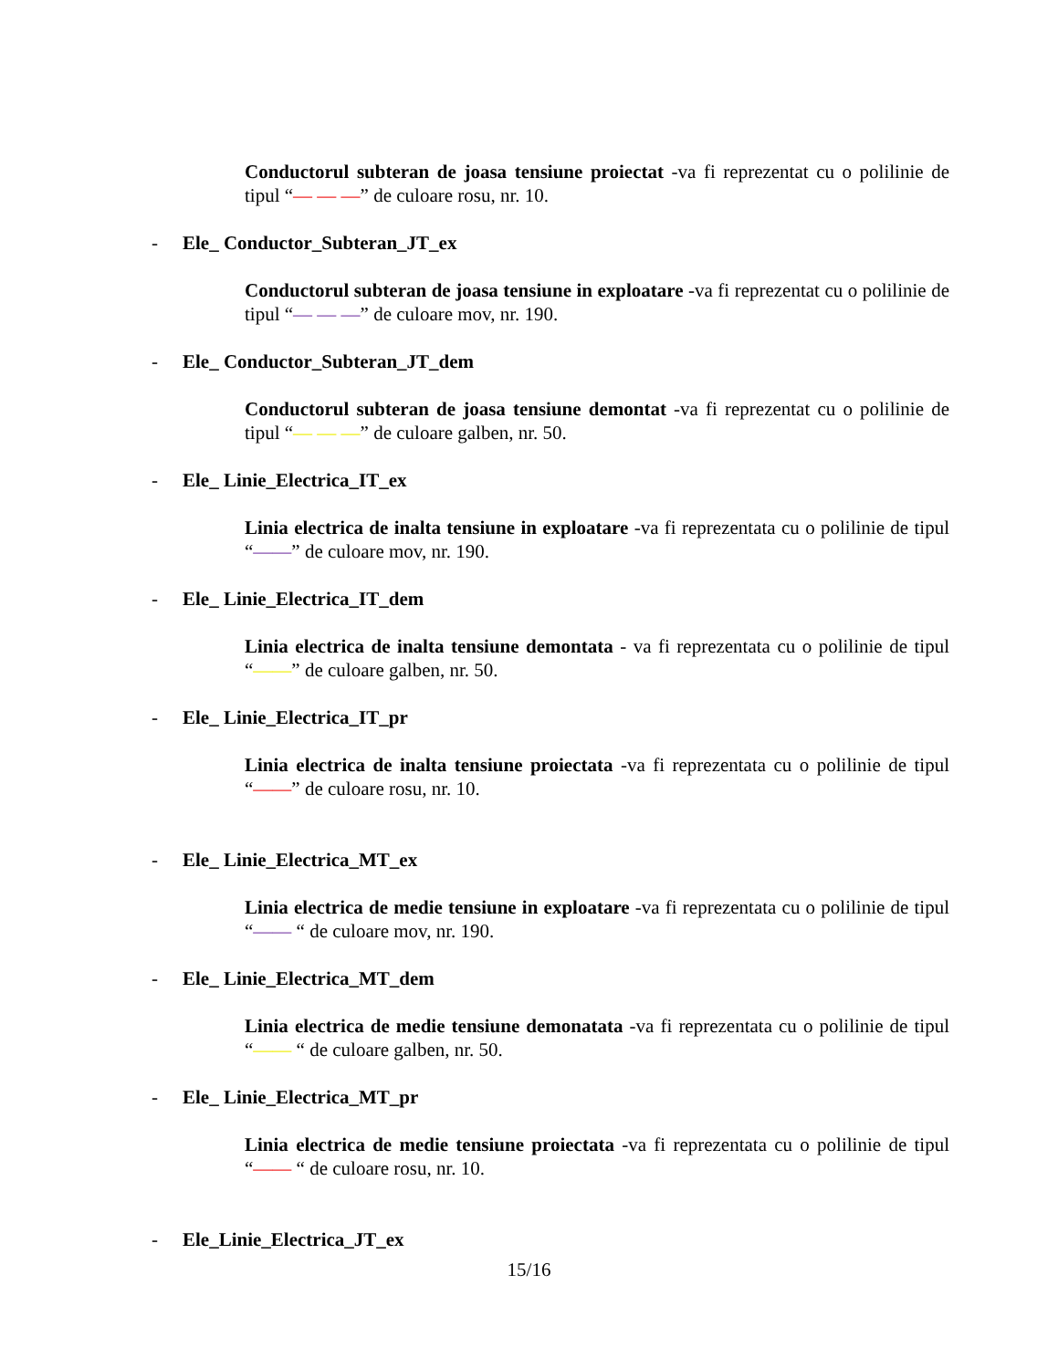Conductorul subteran de joasa tensiune proiectat -va fi reprezentat cu o polilinie de tipul “— — —” de culoare rosu, nr. 10.
- Ele_ Conductor_Subteran_JT_ex
Conductorul subteran de joasa tensiune in exploatare -va fi reprezentat cu o polilinie de tipul “— — —” de culoare mov, nr. 190.
- Ele_ Conductor_Subteran_JT_dem
Conductorul subteran de joasa tensiune demontat -va fi reprezentat cu o polilinie de tipul “— — —” de culoare galben, nr. 50.
- Ele_ Linie_Electrica_IT_ex
Linia electrica de inalta tensiune in exploatare -va fi reprezentata cu o polilinie de tipul “——” de culoare mov, nr. 190.
- Ele_ Linie_Electrica_IT_dem
Linia electrica de inalta tensiune demontata - va fi reprezentata cu o polilinie de tipul “——” de culoare galben, nr. 50.
- Ele_ Linie_Electrica_IT_pr
Linia electrica de inalta tensiune proiectata -va fi reprezentata cu o polilinie de tipul “——” de culoare rosu, nr. 10.
- Ele_ Linie_Electrica_MT_ex
Linia electrica de medie tensiune in exploatare -va fi reprezentata cu o polilinie de tipul “—— “ de culoare mov, nr. 190.
- Ele_ Linie_Electrica_MT_dem
Linia electrica de medie tensiune demonatata -va fi reprezentata cu o polilinie de tipul “—— “ de culoare galben, nr. 50.
- Ele_ Linie_Electrica_MT_pr
Linia electrica de medie tensiune proiectata -va fi reprezentata cu o polilinie de tipul “—— “ de culoare rosu, nr. 10.
- Ele_Linie_Electrica_JT_ex
15/16